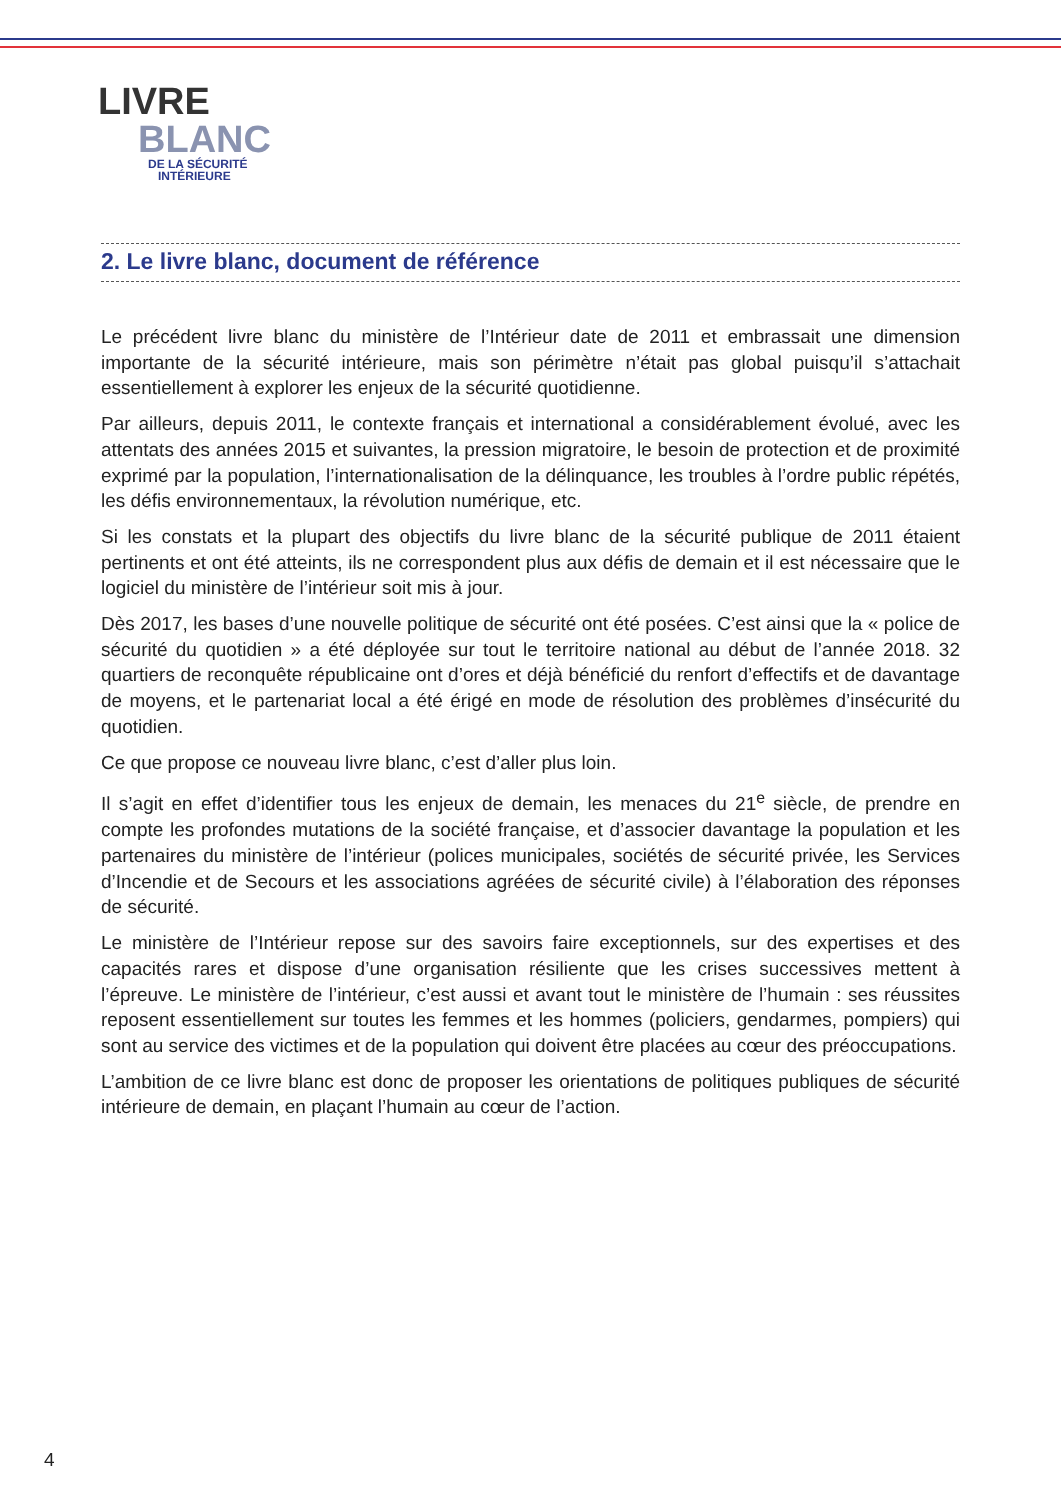LIVRE
BLANC
DE LA SÉCURITÉ
INTÉRIEURE
2. Le livre blanc, document de référence
Le précédent livre blanc du ministère de l’Intérieur date de 2011 et embrassait une dimension importante de la sécurité intérieure, mais son périmètre n’était pas global puisqu’il s’attachait essentiellement à explorer les enjeux de la sécurité quotidienne.
Par ailleurs, depuis 2011, le contexte français et international a considérablement évolué, avec les attentats des années 2015 et suivantes, la pression migratoire, le besoin de protection et de proximité exprimé par la population, l’internationalisation de la délinquance, les troubles à l’ordre public répétés, les défis environnementaux, la révolution numérique, etc.
Si les constats et la plupart des objectifs du livre blanc de la sécurité publique de 2011 étaient pertinents et ont été atteints, ils ne correspondent plus aux défis de demain et il est nécessaire que le logiciel du ministère de l’intérieur soit mis à jour.
Dès 2017, les bases d’une nouvelle politique de sécurité ont été posées. C’est ainsi que la « police de sécurité du quotidien » a été déployée sur tout le territoire national au début de l’année 2018. 32 quartiers de reconquête républicaine ont d’ores et déjà bénéficié du renfort d’effectifs et de davantage de moyens, et le partenariat local a été érigé en mode de résolution des problèmes d’insécurité du quotidien.
Ce que propose ce nouveau livre blanc, c’est d’aller plus loin.
Il s’agit en effet d’identifier tous les enjeux de demain, les menaces du 21<sup>e</sup> siècle, de prendre en compte les profondes mutations de la société française, et d’associer davantage la population et les partenaires du ministère de l’intérieur (polices municipales, sociétés de sécurité privée, les Services d’Incendie et de Secours et les associations agréées de sécurité civile) à l’élaboration des réponses de sécurité.
Le ministère de l’Intérieur repose sur des savoirs faire exceptionnels, sur des expertises et des capacités rares et dispose d’une organisation résiliente que les crises successives mettent à l’épreuve. Le ministère de l’intérieur, c’est aussi et avant tout le ministère de l’humain : ses réussites reposent essentiellement sur toutes les femmes et les hommes (policiers, gendarmes, pompiers) qui sont au service des victimes et de la population qui doivent être placées au cœur des préoccupations.
L’ambition de ce livre blanc est donc de proposer les orientations de politiques publiques de sécurité intérieure de demain, en plaçant l’humain au cœur de l’action.
4